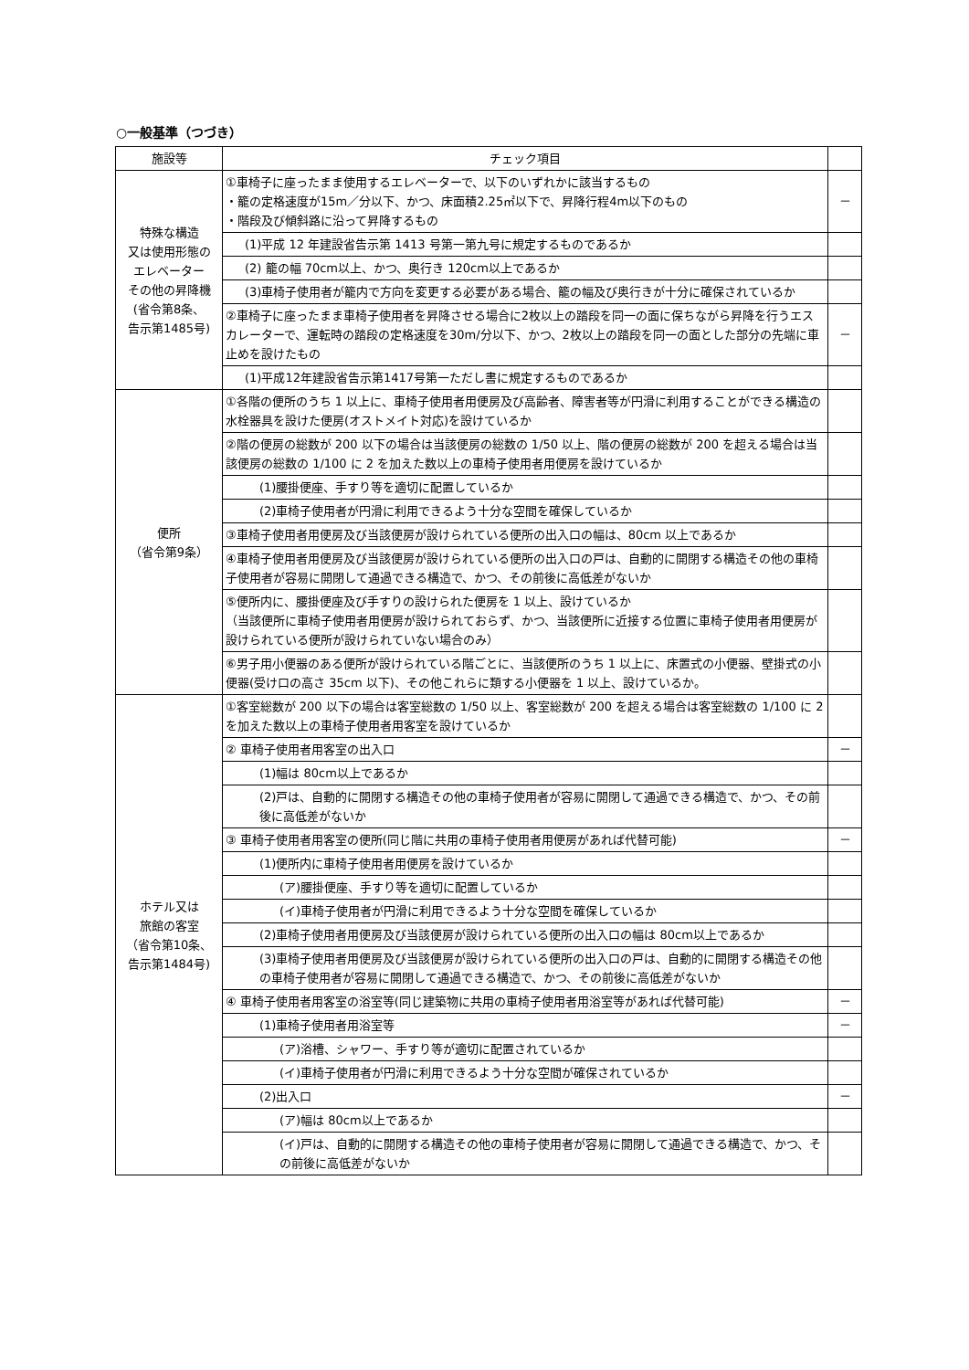○一般基準（つづき）
| 施設等 | チェック項目 | |
| --- | --- | --- |
| 特殊な構造 又は使用形態の エレベーター その他の昇降機 (省令第8条、 告示第1485号) | ①車椅子に座ったまま使用するエレベーターで、以下のいずれかに該当するもの ・籠の定格速度が15m／分以下、かつ、床面積2.25㎡以下で、昇降行程4m以下のもの ・階段及び傾斜路に沿って昇降するもの | － |
| | (1)平成 12 年建設省告示第 1413 号第一第九号に規定するものであるか | |
| | (2) 籠の幅 70cm以上、かつ、奥行き 120cm以上であるか | |
| | (3)車椅子使用者が籠内で方向を変更する必要がある場合、籠の幅及び奥行きが十分に確保されているか | |
| | ②車椅子に座ったまま車椅子使用者を昇降させる場合に2枚以上の踏段を同一の面に保ちながら昇降を行うエスカレーターで、運転時の踏段の定格速度を30m/分以下、かつ、2枚以上の踏段を同一の面とした部分の先端に車止めを設けたもの | － |
| | (1)平成12年建設省告示第1417号第一ただし書に規定するものであるか | |
| 便所 （省令第9条） | ①各階の便所のうち 1 以上に、車椅子使用者用便房及び高齢者、障害者等が円滑に利用することができる構造の水栓器具を設けた便房(オストメイト対応)を設けているか | |
| | ②階の便房の総数が 200 以下の場合は当該便房の総数の 1/50 以上、階の便房の総数が 200 を超える場合は当該便房の総数の 1/100 に 2 を加えた数以上の車椅子使用者用便房を設けているか | |
| | (1)腰掛便座、手すり等を適切に配置しているか | |
| | (2)車椅子使用者が円滑に利用できるよう十分な空間を確保しているか | |
| | ③車椅子使用者用便房及び当該便房が設けられている便所の出入口の幅は、80cm 以上であるか | |
| | ④車椅子使用者用便房及び当該便房が設けられている便所の出入口の戸は、自動的に開閉する構造その他の車椅子使用者が容易に開閉して通過できる構造で、かつ、その前後に高低差がないか | |
| | ⑤便所内に、腰掛便座及び手すりの設けられた便房を 1 以上、設けているか （当該便所に車椅子使用者用便房が設けられておらず、かつ、当該便所に近接する位置に車椅子使用者用便房が設けられている便所が設けられていない場合のみ） | |
| | ⑥男子用小便器のある便所が設けられている階ごとに、当該便所のうち 1 以上に、床置式の小便器、壁掛式の小便器(受け口の高さ 35cm 以下)、その他これらに類する小便器を 1 以上、設けているか。 | |
| ホテル又は 旅館の客室 （省令第10条、 告示第1484号) | ①客室総数が 200 以下の場合は客室総数の 1/50 以上、客室総数が 200 を超える場合は客室総数の 1/100 に 2 を加えた数以上の車椅子使用者用客室を設けているか | |
| | ② 車椅子使用者用客室の出入口 | － |
| | (1)幅は 80cm以上であるか | |
| | (2)戸は、自動的に開閉する構造その他の車椅子使用者が容易に開閉して通過できる構造で、かつ、その前後に高低差がないか | |
| | ③ 車椅子使用者用客室の便所(同じ階に共用の車椅子使用者用便房があれば代替可能) | － |
| | (1)便所内に車椅子使用者用便房を設けているか | |
| | (ア)腰掛便座、手すり等を適切に配置しているか | |
| | (イ)車椅子使用者が円滑に利用できるよう十分な空間を確保しているか | |
| | (2)車椅子使用者用便房及び当該便房が設けられている便所の出入口の幅は 80cm以上であるか | |
| | (3)車椅子使用者用便房及び当該便房が設けられている便所の出入口の戸は、自動的に開閉する構造その他の車椅子使用者が容易に開閉して通過できる構造で、かつ、その前後に高低差がないか | |
| | ④ 車椅子使用者用客室の浴室等(同じ建築物に共用の車椅子使用者用浴室等があれば代替可能) | － |
| | (1)車椅子使用者用浴室等 | － |
| | (ア)浴槽、シャワー、手すり等が適切に配置されているか | |
| | (イ)車椅子使用者が円滑に利用できるよう十分な空間が確保されているか | |
| | (2)出入口 | － |
| | (ア)幅は 80cm以上であるか | |
| | (イ)戸は、自動的に開閉する構造その他の車椅子使用者が容易に開閉して通過できる構造で、かつ、その前後に高低差がないか | |